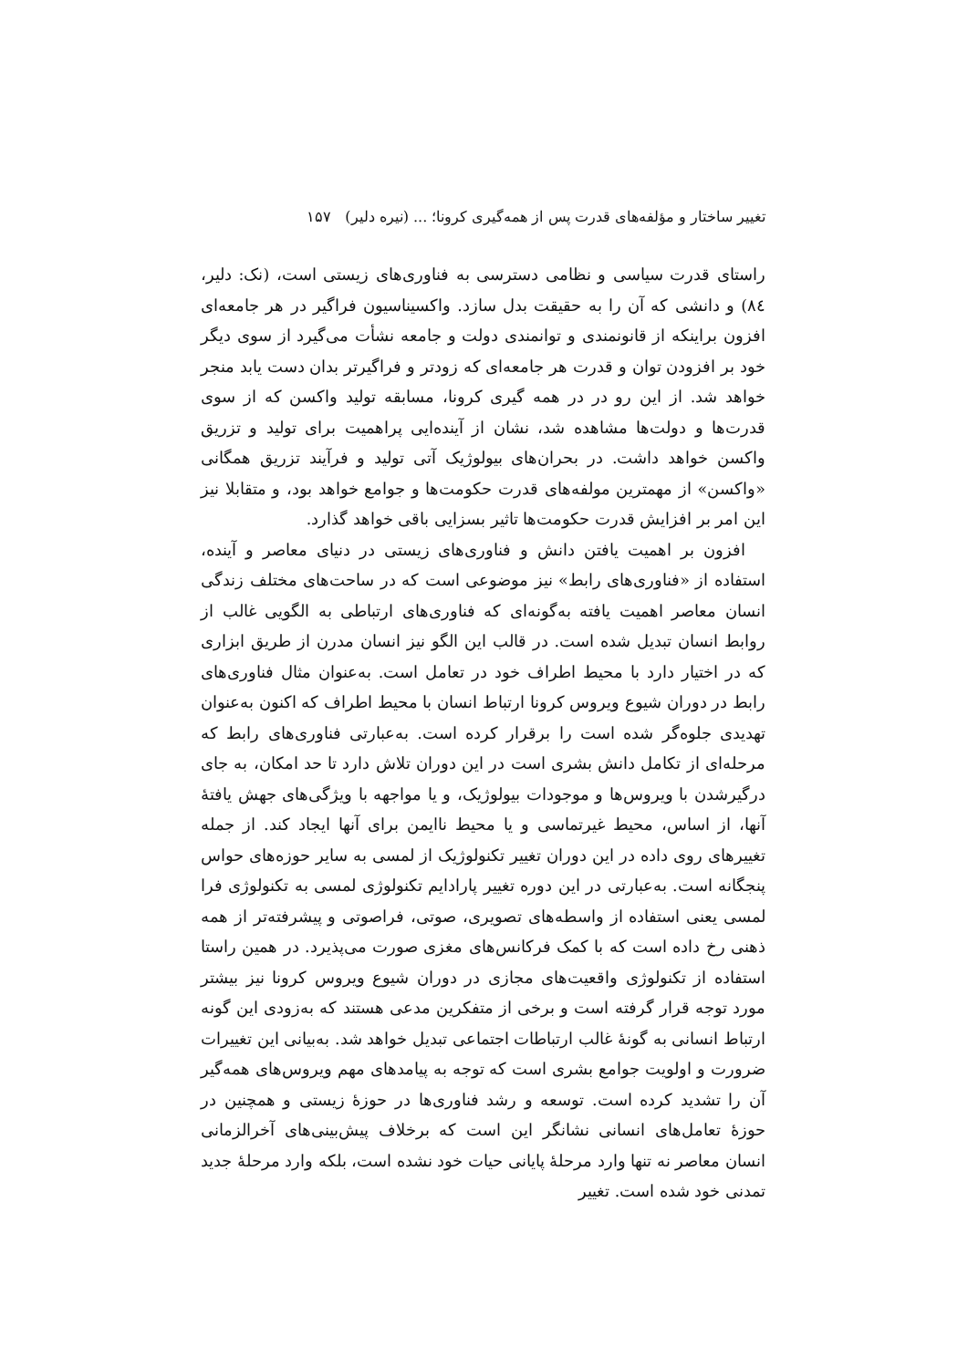تغییر ساختار و مؤلفه‌های قدرت پس از همه‌گیری کرونا؛ ... (نیره دلیر) ۱۵۷
راستای قدرت سیاسی و نظامی دسترسی به فناوری‌های زیستی است، (نک: دلیر، ۸٤) و دانشی که آن را به حقیقت بدل سازد. واکسیناسیون فراگیر در هر جامعه‌ای افزون براینکه از قانونمندی و توانمندی دولت و جامعه نشأت می‌گیرد از سوی دیگر خود بر افزودن توان و قدرت هر جامعه‌ای که زودتر و فراگیرتر بدان دست یابد منجر خواهد شد. از این رو در در همه گیری کرونا، مسابقه تولید واکسن که از سوی قدرت‌ها و دولت‌ها مشاهده شد، نشان از آینده‌ایی پراهمیت برای تولید و تزریق واکسن خواهد داشت. در بحران‌های بیولوژیک آتی تولید و فرآیند تزریق همگانی «واکسن» از مهمترین مولفه‌های قدرت حکومت‌ها و جوامع خواهد بود، و متقابلا نیز این امر بر افزایش قدرت حکومت‌ها تاثیر بسزایی باقی خواهد گذارد.
افزون بر اهمیت یافتن دانش و فناوری‌های زیستی در دنیای معاصر و آینده، استفاده از «فناوری‌های رابط» نیز موضوعی است که در ساحت‌های مختلف زندگی انسان معاصر اهمیت یافته به‌گونه‌ای که فناوری‌های ارتباطی به الگویی غالب از روابط انسان تبدیل شده است. در قالب این الگو نیز انسان مدرن از طریق ابزاری که در اختیار دارد با محیط اطراف خود در تعامل است. به‌عنوان مثال فناوری‌های رابط در دوران شیوع ویروس کرونا ارتباط انسان با محیط اطراف که اکنون به‌عنوان تهدیدی جلوه‌گر شده است را برقرار کرده است. به‌عبارتی فناوری‌های رابط که مرحله‌ای از تکامل دانش بشری است در این دوران تلاش دارد تا حد امکان، به جای درگیرشدن با ویروس‌ها و موجودات بیولوژیک، و یا مواجهه با ویژگی‌های جهش یافتهٔ آنها، از اساس، محیط غیرتماسی و یا محیط ناایمن برای آنها ایجاد کند. از جمله تغییرهای روی داده در این دوران تغییر تکنولوژیک از لمسی به سایر حوزه‌های حواس پنجگانه است. به‌عبارتی در این دوره تغییر پارادایم تکنولوژی لمسی به تکنولوژی فرا لمسی یعنی استفاده از واسطه‌های تصویری، صوتی، فراصوتی و پیشرفته‌تر از همه ذهنی رخ داده است که با کمک فرکانس‌های مغزی صورت می‌پذیرد. در همین راستا استفاده از تکنولوژی واقعیت‌های مجازی در دوران شیوع ویروس کرونا نیز بیشتر مورد توجه قرار گرفته است و برخی از متفکرین مدعی هستند که به‌زودی این گونه ارتباط انسانی به گونهٔ غالب ارتباطات اجتماعی تبدیل خواهد شد. به‌بیانی این تغییرات ضرورت و اولویت جوامع بشری است که توجه به پیامدهای مهم ویروس‌های همه‌گیر آن را تشدید کرده است. توسعه و رشد فناوری‌ها در حوزهٔ زیستی و همچنین در حوزهٔ تعامل‌های انسانی نشانگر این است که برخلاف پیش‌بینی‌های آخرالزمانی انسان معاصر نه تنها وارد مرحلهٔ پایانی حیات خود نشده است، بلکه وارد مرحلهٔ جدید تمدنی خود شده است. تغییر